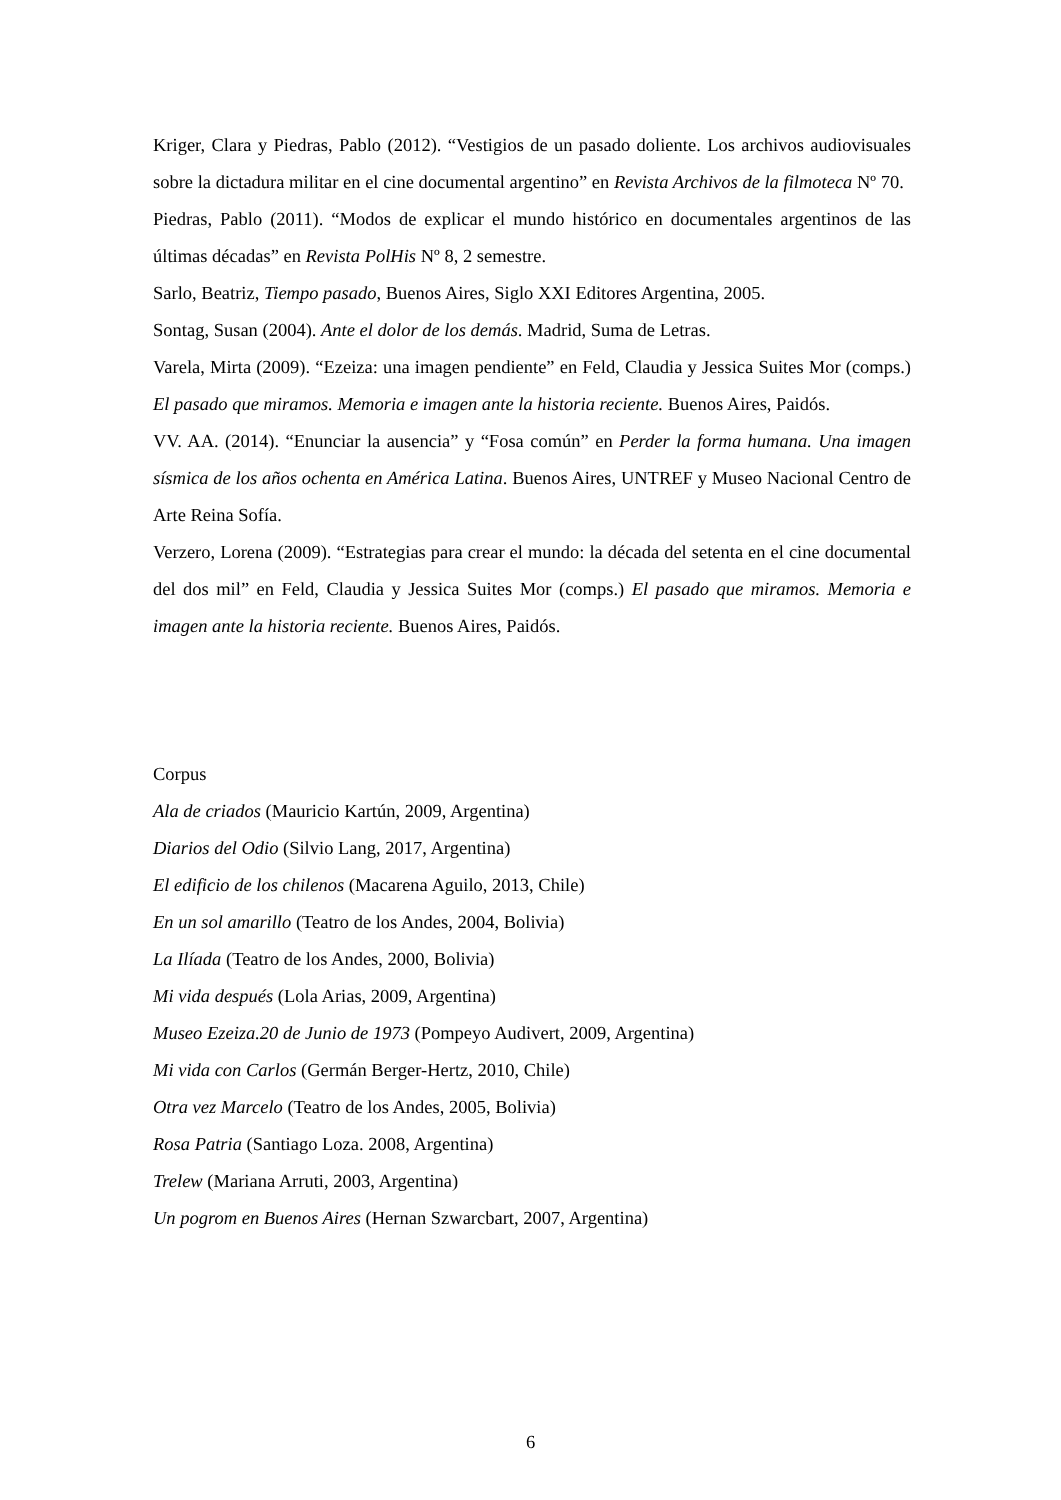Kriger, Clara y Piedras, Pablo (2012). “Vestigios de un pasado doliente. Los archivos audiovisuales sobre la dictadura militar en el cine documental argentino” en Revista Archivos de la filmoteca Nº 70.
Piedras, Pablo (2011). “Modos de explicar el mundo histórico en documentales argentinos de las últimas décadas” en Revista PolHis Nº 8, 2 semestre.
Sarlo, Beatriz, Tiempo pasado, Buenos Aires, Siglo XXI Editores Argentina, 2005.
Sontag, Susan (2004). Ante el dolor de los demás. Madrid, Suma de Letras.
Varela, Mirta (2009). “Ezeiza: una imagen pendiente” en Feld, Claudia y Jessica Suites Mor (comps.) El pasado que miramos. Memoria e imagen ante la historia reciente. Buenos Aires, Paidós.
VV. AA. (2014). “Enunciar la ausencia” y “Fosa común” en Perder la forma humana. Una imagen sísmica de los años ochenta en América Latina. Buenos Aires, UNTREF y Museo Nacional Centro de Arte Reina Sofía.
Verzero, Lorena (2009). “Estrategias para crear el mundo: la década del setenta en el cine documental del dos mil” en Feld, Claudia y Jessica Suites Mor (comps.) El pasado que miramos. Memoria e imagen ante la historia reciente. Buenos Aires, Paidós.
Corpus
Ala de criados (Mauricio Kartún, 2009, Argentina)
Diarios del Odio (Silvio Lang, 2017, Argentina)
El edificio de los chilenos (Macarena Aguilo, 2013, Chile)
En un sol amarillo (Teatro de los Andes, 2004, Bolivia)
La Ilíada (Teatro de los Andes, 2000, Bolivia)
Mi vida después (Lola Arias, 2009, Argentina)
Museo Ezeiza.20 de Junio de 1973 (Pompeyo Audivert, 2009, Argentina)
Mi vida con Carlos (Germán Berger-Hertz, 2010, Chile)
Otra vez Marcelo (Teatro de los Andes, 2005, Bolivia)
Rosa Patria (Santiago Loza. 2008, Argentina)
Trelew (Mariana Arruti, 2003, Argentina)
Un pogrom en Buenos Aires (Hernan Szwarcbart, 2007, Argentina)
6